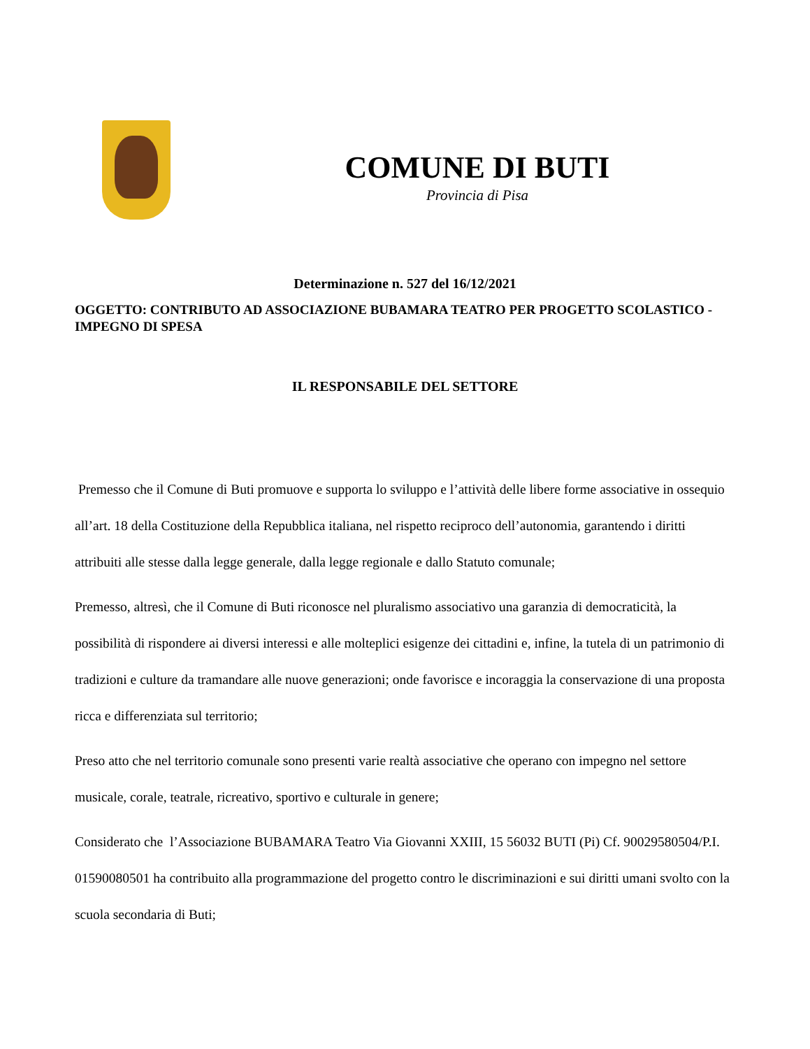COMUNE DI BUTI
Provincia di Pisa
Determinazione n. 527 del 16/12/2021
OGGETTO: CONTRIBUTO AD ASSOCIAZIONE BUBAMARA TEATRO PER PROGETTO SCOLASTICO -IMPEGNO DI SPESA
IL RESPONSABILE DEL SETTORE
Premesso che il Comune di Buti promuove e supporta lo sviluppo e l’attività delle libere forme associative in ossequio all’art. 18 della Costituzione della Repubblica italiana, nel rispetto reciproco dell’autonomia, garantendo i diritti attribuiti alle stesse dalla legge generale, dalla legge regionale e dallo Statuto comunale;
Premesso, altresì, che il Comune di Buti riconosce nel pluralismo associativo una garanzia di democraticità, la possibilità di rispondere ai diversi interessi e alle molteplici esigenze dei cittadini e, infine, la tutela di un patrimonio di tradizioni e culture da tramandare alle nuove generazioni; onde favorisce e incoraggia la conservazione di una proposta ricca e differenziata sul territorio;
Preso atto che nel territorio comunale sono presenti varie realtà associative che operano con impegno nel settore musicale, corale, teatrale, ricreativo, sportivo e culturale in genere;
Considerato che l’Associazione BUBAMARA Teatro Via Giovanni XXIII, 15 56032 BUTI (Pi) Cf. 90029580504/P.I. 01590080501 ha contribuito alla programmazione del progetto contro le discriminazioni e sui diritti umani svolto con la scuola secondaria di Buti;